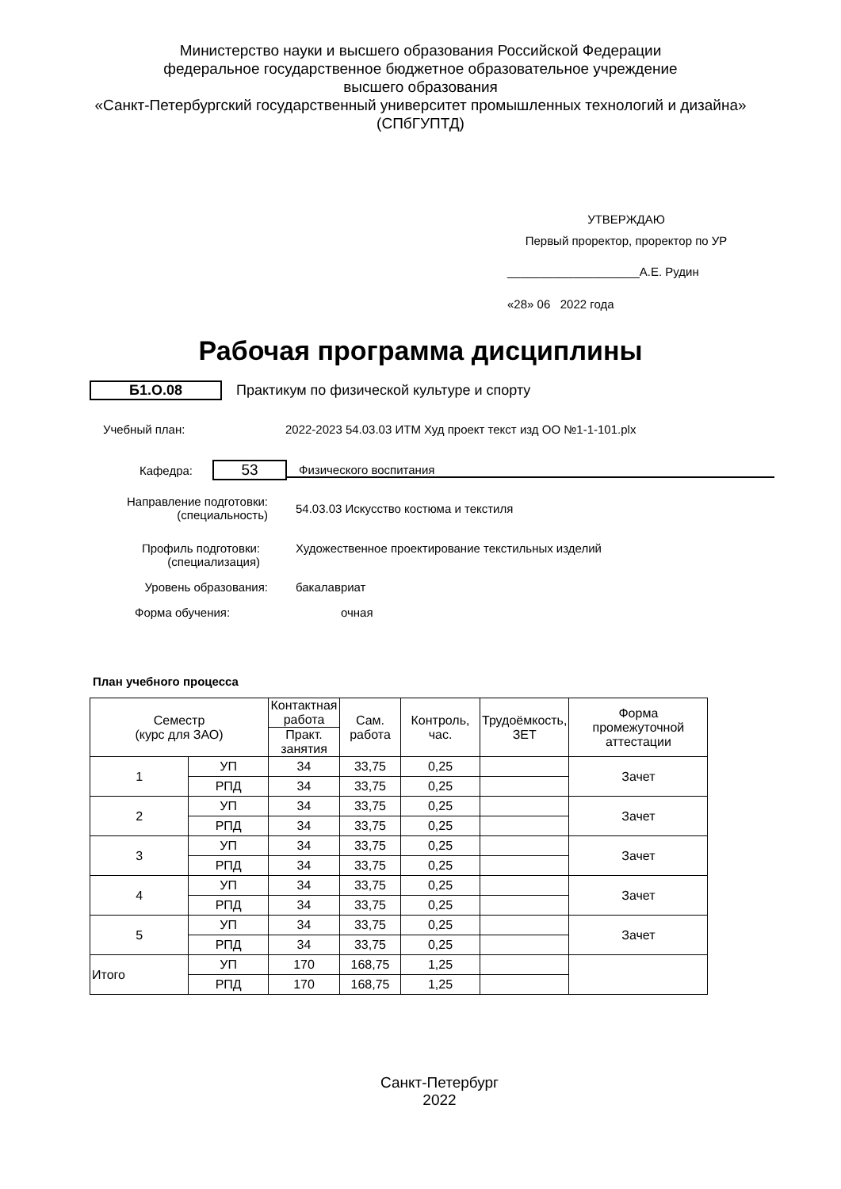Министерство науки и высшего образования Российской Федерации
федеральное государственное бюджетное образовательное учреждение
высшего образования
«Санкт-Петербургский государственный университет промышленных технологий и дизайна»
(СПбГУПТД)
УТВЕРЖДАЮ
Первый проректор, проректор по УР
____________________А.Е. Рудин
«28» 06 2022 года
Рабочая программа дисциплины
Б1.О.08 Практикум по физической культуре и спорту
Учебный план: 2022-2023 54.03.03 ИТМ Худ проект текст изд ОО №1-1-101.plx
Кафедра: 53 Физического воспитания
Направление подготовки:
(специальность) 54.03.03 Искусство костюма и текстиля
Профиль подготовки:
(специализация) Художественное проектирование текстильных изделий
Уровень образования: бакалавриат
Форма обучения: очная
План учебного процесса
| Семестр (курс для ЗАО) | | Контактная работа | Сам. работа | Контроль, час. | Трудоёмкость, ЗЕТ | Форма промежуточной аттестации |
| --- | --- | --- | --- | --- | --- | --- |
| | | Практ. занятия | | | | |
| 1 | УП | 34 | 33,75 | 0,25 | | Зачет |
| | РПД | 34 | 33,75 | 0,25 | | |
| 2 | УП | 34 | 33,75 | 0,25 | | Зачет |
| | РПД | 34 | 33,75 | 0,25 | | |
| 3 | УП | 34 | 33,75 | 0,25 | | Зачет |
| | РПД | 34 | 33,75 | 0,25 | | |
| 4 | УП | 34 | 33,75 | 0,25 | | Зачет |
| | РПД | 34 | 33,75 | 0,25 | | |
| 5 | УП | 34 | 33,75 | 0,25 | | Зачет |
| | РПД | 34 | 33,75 | 0,25 | | |
| Итого | УП | 170 | 168,75 | 1,25 | | |
| | РПД | 170 | 168,75 | 1,25 | | |
Санкт-Петербург
2022